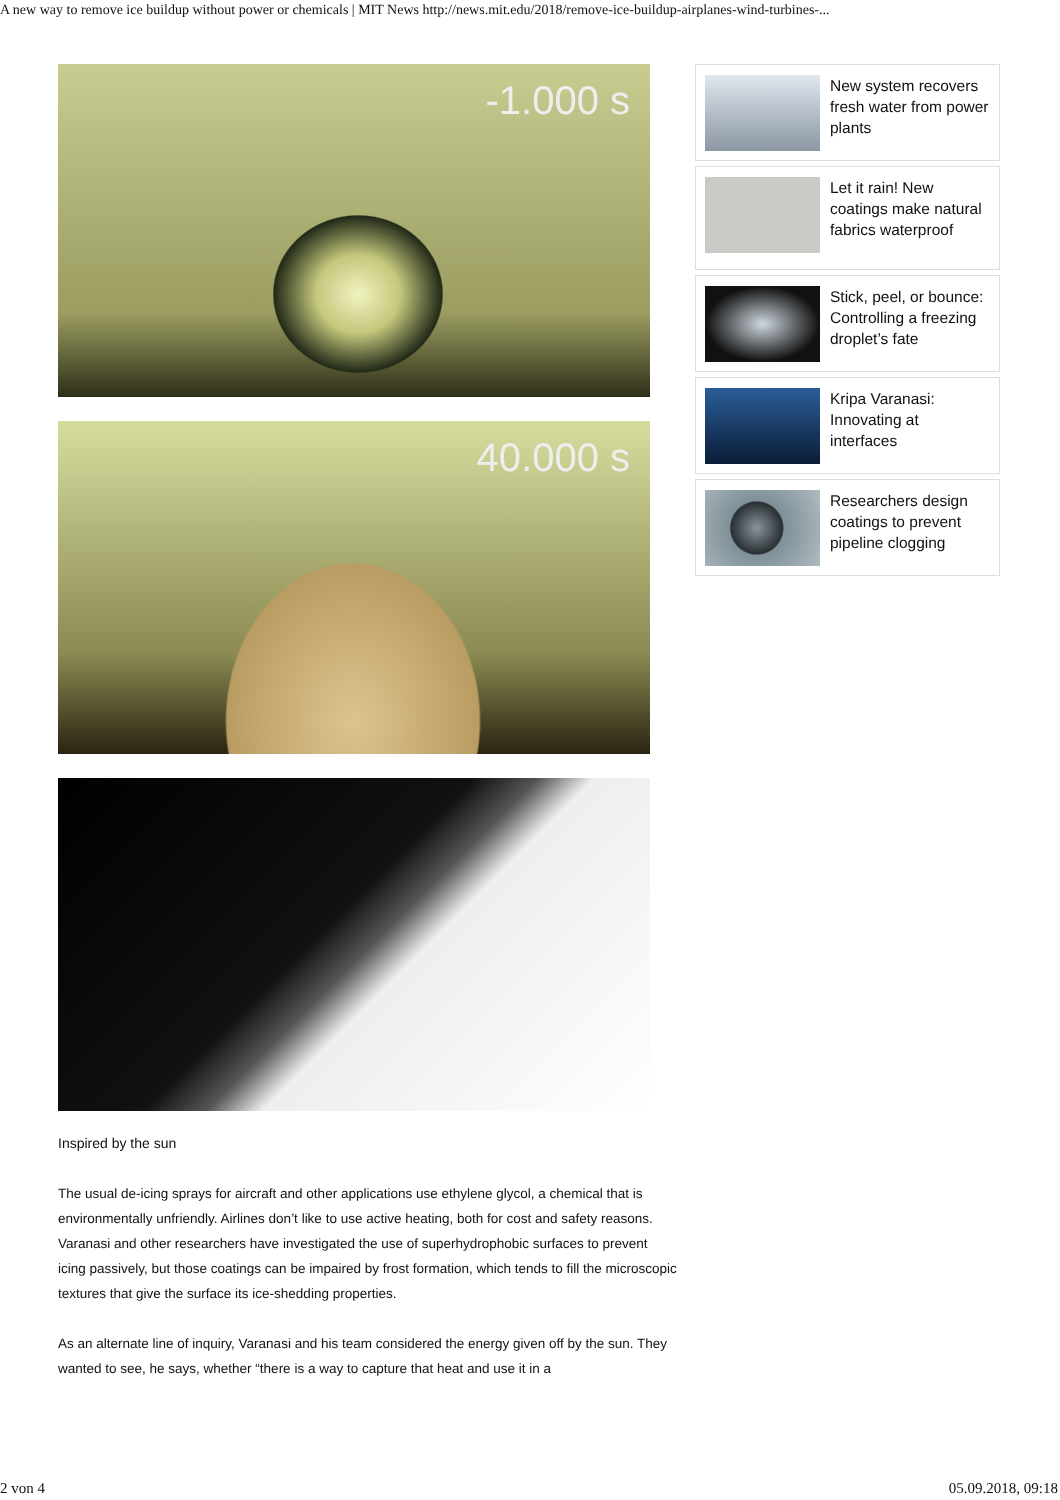A new way to remove ice buildup without power or chemicals | MIT News http://news.mit.edu/2018/remove-ice-buildup-airplanes-wind-turbines-...
-1.000 s
40.000 s
Inspired by the sun
The usual de-icing sprays for aircraft and other applications use ethylene glycol, a chemical that is environmentally unfriendly. Airlines don’t like to use active heating, both for cost and safety reasons. Varanasi and other researchers have investigated the use of superhydrophobic surfaces to prevent icing passively, but those coatings can be impaired by frost formation, which tends to fill the microscopic textures that give the surface its ice-shedding properties.
As an alternate line of inquiry, Varanasi and his team considered the energy given off by the sun. They wanted to see, he says, whether “there is a way to capture that heat and use it in a
New system recovers fresh water from power plants
Let it rain! New coatings make natural fabrics waterproof
Stick, peel, or bounce: Controlling a freezing droplet’s fate
Kripa Varanasi: Innovating at interfaces
Researchers design coatings to prevent pipeline clogging
2 von 4 05.09.2018, 09:18